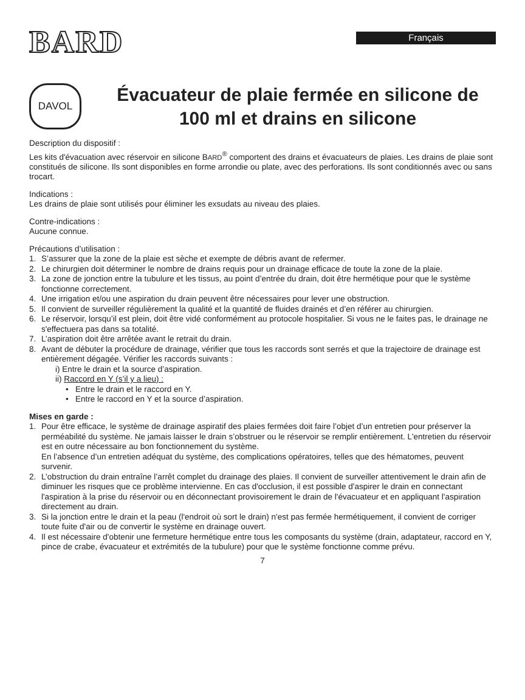BARD
Français
DAVOL
Évacuateur de plaie fermée en silicone de 100 ml et drains en silicone
Description du dispositif :
Les kits d'évacuation avec réservoir en silicone BARD<sup>®</sup> comportent des drains et évacuateurs de plaies. Les drains de plaie sont constitués de silicone. Ils sont disponibles en forme arrondie ou plate, avec des perforations. Ils sont conditionnés avec ou sans trocart.
Indications :
Les drains de plaie sont utilisés pour éliminer les exsudats au niveau des plaies.
Contre-indications :
Aucune connue.
Précautions d’utilisation :
1. S’assurer que la zone de la plaie est sèche et exempte de débris avant de refermer.
2. Le chirurgien doit déterminer le nombre de drains requis pour un drainage efficace de toute la zone de la plaie.
3. La zone de jonction entre la tubulure et les tissus, au point d’entrée du drain, doit être hermétique pour que le système fonctionne correctement.
4. Une irrigation et/ou une aspiration du drain peuvent être nécessaires pour lever une obstruction.
5. Il convient de surveiller régulièrement la qualité et la quantité de fluides drainés et d’en référer au chirurgien.
6. Le réservoir, lorsqu’il est plein, doit être vidé conformément au protocole hospitalier. Si vous ne le faites pas, le drainage ne s'effectuera pas dans sa totalité.
7. L’aspiration doit être arrêtée avant le retrait du drain.
8. Avant de débuter la procédure de drainage, vérifier que tous les raccords sont serrés et que la trajectoire de drainage est entièrement dégagée. Vérifier les raccords suivants :
i) Entre le drain et la source d’aspiration.
ii) Raccord en Y (s’il y a lieu) :
• Entre le drain et le raccord en Y.
• Entre le raccord en Y et la source d’aspiration.
Mises en garde :
1. Pour être efficace, le système de drainage aspiratif des plaies fermées doit faire l’objet d’un entretien pour préserver la perméabilité du système. Ne jamais laisser le drain s’obstruer ou le réservoir se remplir entièrement. L'entretien du réservoir est en outre nécessaire au bon fonctionnement du système.
En l’absence d’un entretien adéquat du système, des complications opératoires, telles que des hématomes, peuvent survenir.
2. L’obstruction du drain entraîne l’arrêt complet du drainage des plaies. Il convient de surveiller attentivement le drain afin de diminuer les risques que ce problème intervienne. En cas d'occlusion, il est possible d'aspirer le drain en connectant l'aspiration à la prise du réservoir ou en déconnectant provisoirement le drain de l'évacuateur et en appliquant l'aspiration directement au drain.
3. Si la jonction entre le drain et la peau (l'endroit où sort le drain) n'est pas fermée hermétiquement, il convient de corriger toute fuite d'air ou de convertir le système en drainage ouvert.
4. Il est nécessaire d'obtenir une fermeture hermétique entre tous les composants du système (drain, adaptateur, raccord en Y, pince de crabe, évacuateur et extrémités de la tubulure) pour que le système fonctionne comme prévu.
7